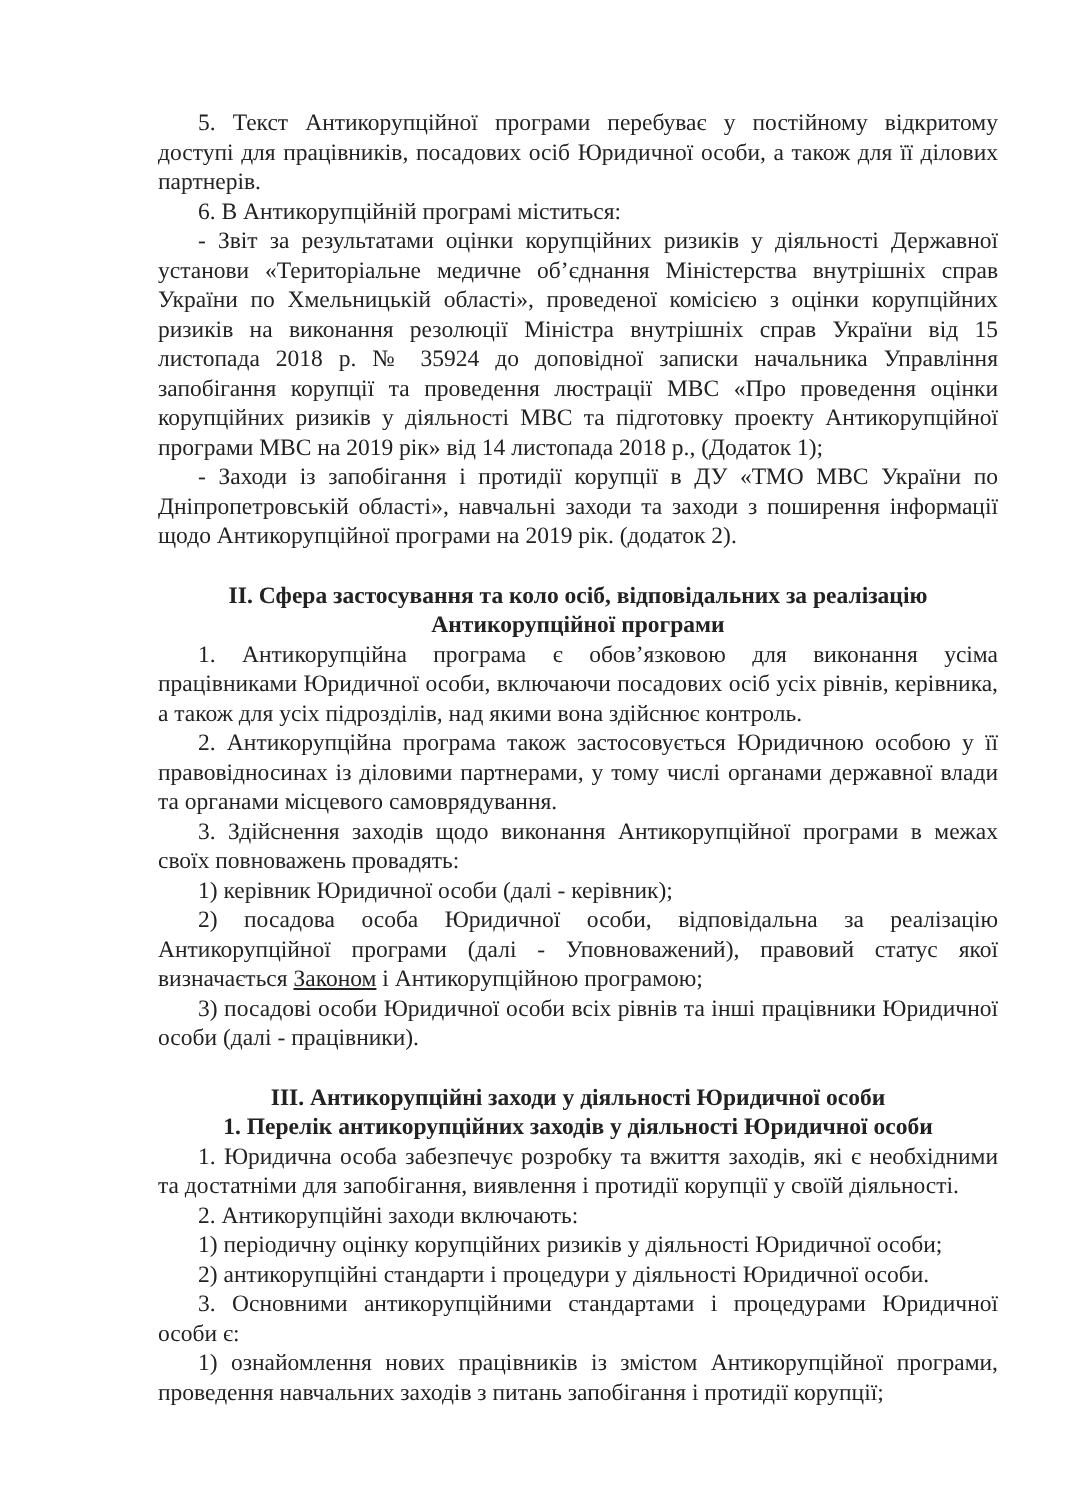5. Текст Антикорупційної програми перебуває у постійному відкритому доступі для працівників, посадових осіб Юридичної особи, а також для її ділових партнерів.
6. В Антикорупційній програмі міститься:
- Звіт за результатами оцінки корупційних ризиків у діяльності Державної установи «Територіальне медичне об’єднання Міністерства внутрішніх справ України по Хмельницькій області», проведеної комісією з оцінки корупційних ризиків на виконання резолюції Міністра внутрішніх справ України від 15 листопада 2018 р. № 35924 до доповідної записки начальника Управління запобігання корупції та проведення люстрації МВС «Про проведення оцінки корупційних ризиків у діяльності МВС та підготовку проекту Антикорупційної програми МВС на 2019 рік» від 14 листопада 2018 р., (Додаток 1);
- Заходи із запобігання і протидії корупції в ДУ «ТМО МВС України по Дніпропетровській області», навчальні заходи та заходи з поширення інформації щодо Антикорупційної програми на 2019 рік. (додаток 2).
ІІ. Сфера застосування та коло осіб, відповідальних за реалізацію Антикорупційної програми
1. Антикорупційна програма є обов’язковою для виконання усіма працівниками Юридичної особи, включаючи посадових осіб усіх рівнів, керівника, а також для усіх підрозділів, над якими вона здійснює контроль.
2. Антикорупційна програма також застосовується Юридичною особою у її правовідносинах із діловими партнерами, у тому числі органами державної влади та органами місцевого самоврядування.
3. Здійснення заходів щодо виконання Антикорупційної програми в межах своїх повноважень провадять:
1) керівник Юридичної особи (далі - керівник);
2) посадова особа Юридичної особи, відповідальна за реалізацію Антикорупційної програми (далі - Уповноважений), правовий статус якої визначається Законом і Антикорупційною програмою;
3) посадові особи Юридичної особи всіх рівнів та інші працівники Юридичної особи (далі - працівники).
ІІІ. Антикорупційні заходи у діяльності Юридичної особи
1. Перелік антикорупційних заходів у діяльності Юридичної особи
1. Юридична особа забезпечує розробку та вжиття заходів, які є необхідними та достатніми для запобігання, виявлення і протидії корупції у своїй діяльності.
2. Антикорупційні заходи включають:
1) періодичну оцінку корупційних ризиків у діяльності Юридичної особи;
2) антикорупційні стандарти і процедури у діяльності Юридичної особи.
3. Основними антикорупційними стандартами і процедурами Юридичної особи є:
1) ознайомлення нових працівників із змістом Антикорупційної програми, проведення навчальних заходів з питань запобігання і протидії корупції;